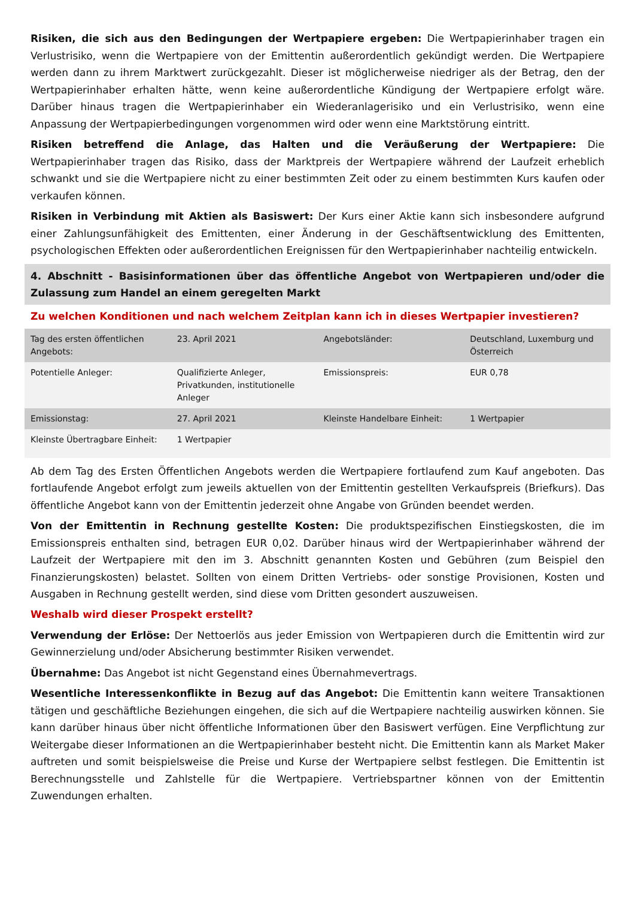Risiken, die sich aus den Bedingungen der Wertpapiere ergeben: Die Wertpapierinhaber tragen ein Verlustrisiko, wenn die Wertpapiere von der Emittentin außerordentlich gekündigt werden. Die Wertpapiere werden dann zu ihrem Marktwert zurückgezahlt. Dieser ist möglicherweise niedriger als der Betrag, den der Wertpapierinhaber erhalten hätte, wenn keine außerordentliche Kündigung der Wertpapiere erfolgt wäre. Darüber hinaus tragen die Wertpapierinhaber ein Wiederanlagerisiko und ein Verlustrisiko, wenn eine Anpassung der Wertpapierbedingungen vorgenommen wird oder wenn eine Marktstörung eintritt.
Risiken betreffend die Anlage, das Halten und die Veräußerung der Wertpapiere: Die Wertpapierinhaber tragen das Risiko, dass der Marktpreis der Wertpapiere während der Laufzeit erheblich schwankt und sie die Wertpapiere nicht zu einer bestimmten Zeit oder zu einem bestimmten Kurs kaufen oder verkaufen können.
Risiken in Verbindung mit Aktien als Basiswert: Der Kurs einer Aktie kann sich insbesondere aufgrund einer Zahlungsunfähigkeit des Emittenten, einer Änderung in der Geschäftsentwicklung des Emittenten, psychologischen Effekten oder außerordentlichen Ereignissen für den Wertpapierinhaber nachteilig entwickeln.
4. Abschnitt - Basisinformationen über das öffentliche Angebot von Wertpapieren und/oder die Zulassung zum Handel an einem geregelten Markt
Zu welchen Konditionen und nach welchem Zeitplan kann ich in dieses Wertpapier investieren?
| Tag des ersten öffentlichen Angebots: | 23. April 2021 | Angebotsländer: | Deutschland, Luxemburg und Österreich |
| Potentielle Anleger: | Qualifizierte Anleger, Privatkunden, institutionelle Anleger | Emissionspreis: | EUR 0,78 |
| Emissionstag: | 27. April 2021 | Kleinste Handelbare Einheit: | 1 Wertpapier |
| Kleinste Übertragbare Einheit: | 1 Wertpapier | | |
Ab dem Tag des Ersten Öffentlichen Angebots werden die Wertpapiere fortlaufend zum Kauf angeboten. Das fortlaufende Angebot erfolgt zum jeweils aktuellen von der Emittentin gestellten Verkaufspreis (Briefkurs). Das öffentliche Angebot kann von der Emittentin jederzeit ohne Angabe von Gründen beendet werden.
Von der Emittentin in Rechnung gestellte Kosten: Die produktspezifischen Einstiegskosten, die im Emissionspreis enthalten sind, betragen EUR 0,02. Darüber hinaus wird der Wertpapierinhaber während der Laufzeit der Wertpapiere mit den im 3. Abschnitt genannten Kosten und Gebühren (zum Beispiel den Finanzierungskosten) belastet. Sollten von einem Dritten Vertriebs- oder sonstige Provisionen, Kosten und Ausgaben in Rechnung gestellt werden, sind diese vom Dritten gesondert auszuweisen.
Weshalb wird dieser Prospekt erstellt?
Verwendung der Erlöse: Der Nettoerlös aus jeder Emission von Wertpapieren durch die Emittentin wird zur Gewinnerzielung und/oder Absicherung bestimmter Risiken verwendet.
Übernahme: Das Angebot ist nicht Gegenstand eines Übernahmevertrags.
Wesentliche Interessenkonflikte in Bezug auf das Angebot: Die Emittentin kann weitere Transaktionen tätigen und geschäftliche Beziehungen eingehen, die sich auf die Wertpapiere nachteilig auswirken können. Sie kann darüber hinaus über nicht öffentliche Informationen über den Basiswert verfügen. Eine Verpflichtung zur Weitergabe dieser Informationen an die Wertpapierinhaber besteht nicht. Die Emittentin kann als Market Maker auftreten und somit beispielsweise die Preise und Kurse der Wertpapiere selbst festlegen. Die Emittentin ist Berechnungsstelle und Zahlstelle für die Wertpapiere. Vertriebspartner können von der Emittentin Zuwendungen erhalten.